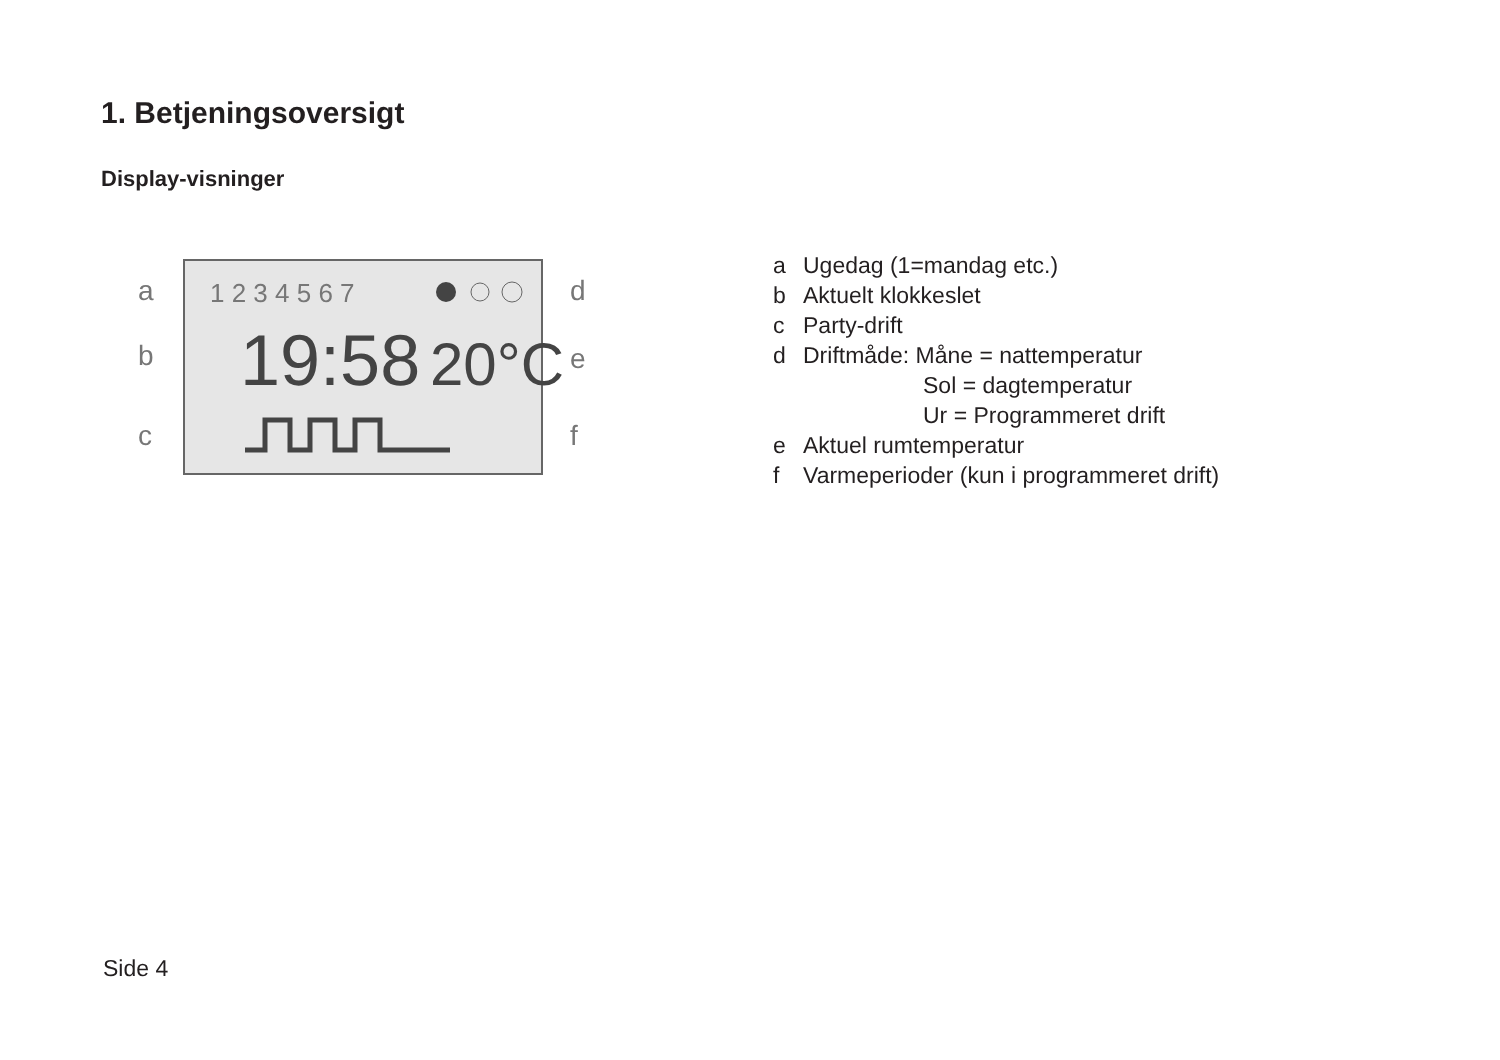1. Betjeningsoversigt
Display-visninger
a
b
c
d
e
f
1 2 3 4 5 6 7
19:58
20°C
a Ugedag (1=mandag etc.)
b Aktuelt klokkeslet
c Party-drift
d Driftmåde: Måne = nattemperatur
Sol = dagtemperatur
Ur = Programmeret drift
e Aktuel rumtemperatur
f Varmeperioder (kun i programmeret drift)
Side 4